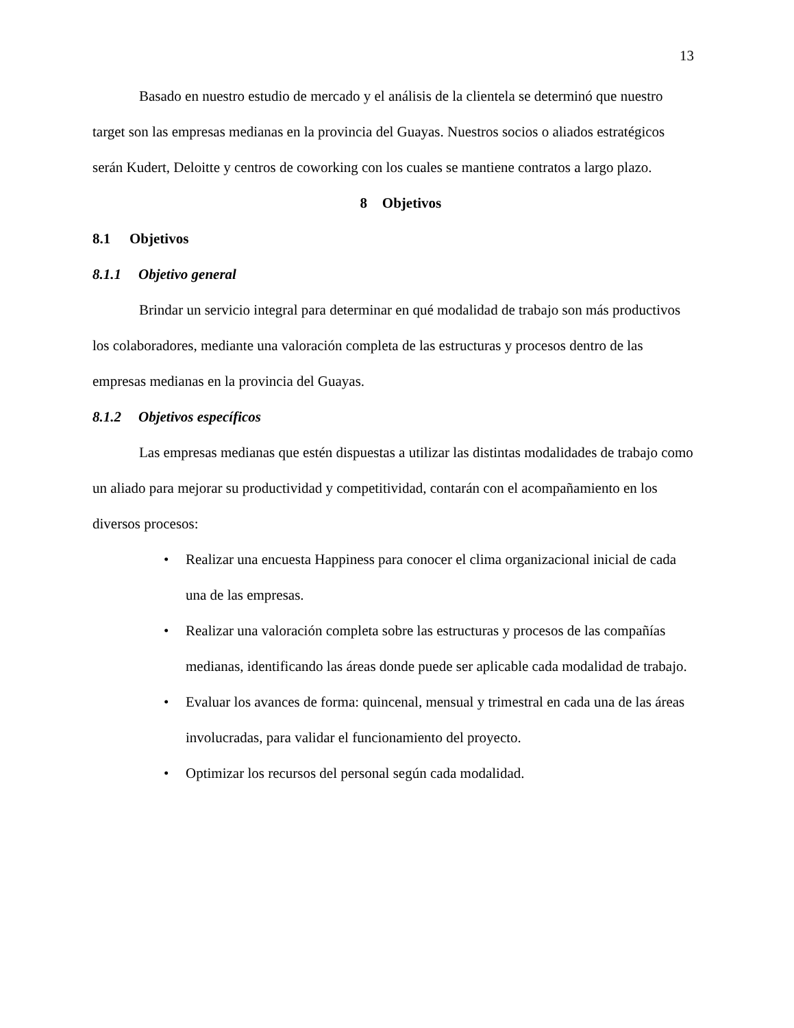13
Basado en nuestro estudio de mercado y el análisis de la clientela se determinó que nuestro target son las empresas medianas en la provincia del Guayas. Nuestros socios o aliados estratégicos serán Kudert, Deloitte y centros de coworking con los cuales se mantiene contratos a largo plazo.
8 Objetivos
8.1 Objetivos
8.1.1 Objetivo general
Brindar un servicio integral para determinar en qué modalidad de trabajo son más productivos los colaboradores, mediante una valoración completa de las estructuras y procesos dentro de las empresas medianas en la provincia del Guayas.
8.1.2 Objetivos específicos
Las empresas medianas que estén dispuestas a utilizar las distintas modalidades de trabajo como un aliado para mejorar su productividad y competitividad, contarán con el acompañamiento en los diversos procesos:
• Realizar una encuesta Happiness para conocer el clima organizacional inicial de cada una de las empresas.
• Realizar una valoración completa sobre las estructuras y procesos de las compañías medianas, identificando las áreas donde puede ser aplicable cada modalidad de trabajo.
• Evaluar los avances de forma: quincenal, mensual y trimestral en cada una de las áreas involucradas, para validar el funcionamiento del proyecto.
• Optimizar los recursos del personal según cada modalidad.